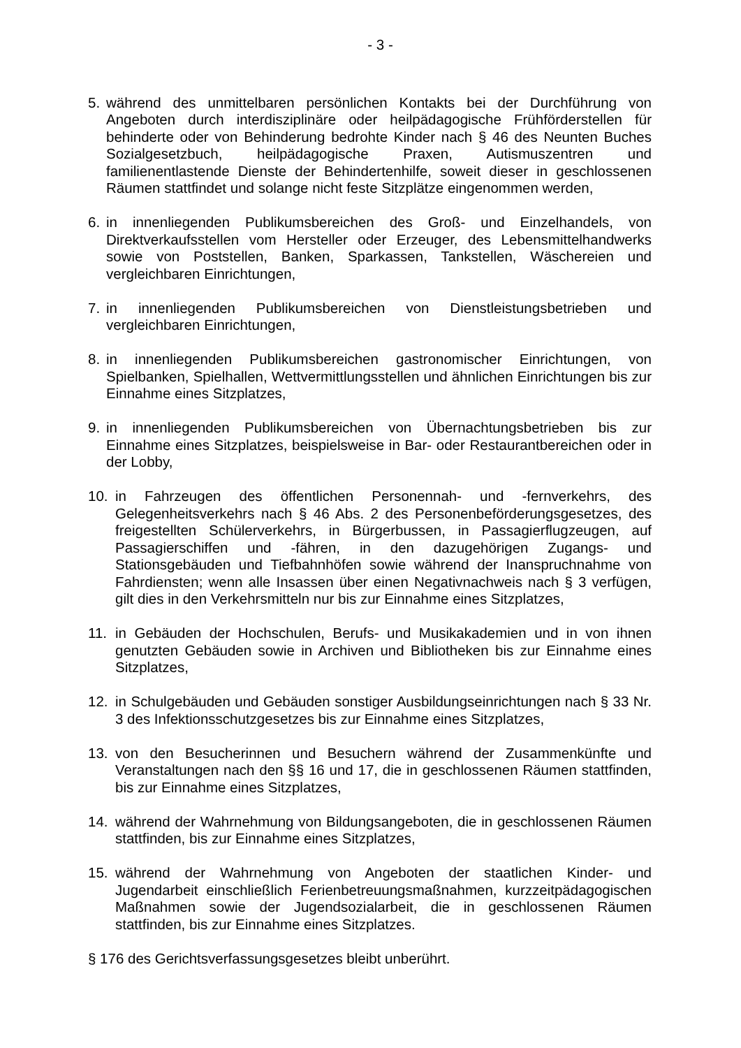- 3 -
5. während des unmittelbaren persönlichen Kontakts bei der Durchführung von Angeboten durch interdisziplinäre oder heilpädagogische Frühförderstellen für behinderte oder von Behinderung bedrohte Kinder nach § 46 des Neunten Buches Sozialgesetzbuch, heilpädagogische Praxen, Autismuszentren und familienentlastende Dienste der Behindertenhilfe, soweit dieser in geschlossenen Räumen stattfindet und solange nicht feste Sitzplätze eingenommen werden,
6. in innenliegenden Publikumsbereichen des Groß- und Einzelhandels, von Direktverkaufsstellen vom Hersteller oder Erzeuger, des Lebensmittelhandwerks sowie von Poststellen, Banken, Sparkassen, Tankstellen, Wäschereien und vergleichbaren Einrichtungen,
7. in innenliegenden Publikumsbereichen von Dienstleistungsbetrieben und vergleichbaren Einrichtungen,
8. in innenliegenden Publikumsbereichen gastronomischer Einrichtungen, von Spielbanken, Spielhallen, Wettvermittlungsstellen und ähnlichen Einrichtungen bis zur Einnahme eines Sitzplatzes,
9. in innenliegenden Publikumsbereichen von Übernachtungsbetrieben bis zur Einnahme eines Sitzplatzes, beispielsweise in Bar- oder Restaurantbereichen oder in der Lobby,
10. in Fahrzeugen des öffentlichen Personennah- und -fernverkehrs, des Gelegenheitsverkehrs nach § 46 Abs. 2 des Personenbeförderungsgesetzes, des freigestellten Schülerverkehrs, in Bürgerbussen, in Passagierflugzeugen, auf Passagierschiffen und -fähren, in den dazugehörigen Zugangs- und Stationsgebäuden und Tiefbahnhöfen sowie während der Inanspruchnahme von Fahrdiensten; wenn alle Insassen über einen Negativnachweis nach § 3 verfügen, gilt dies in den Verkehrsmitteln nur bis zur Einnahme eines Sitzplatzes,
11. in Gebäuden der Hochschulen, Berufs- und Musikakademien und in von ihnen genutzten Gebäuden sowie in Archiven und Bibliotheken bis zur Einnahme eines Sitzplatzes,
12. in Schulgebäuden und Gebäuden sonstiger Ausbildungseinrichtungen nach § 33 Nr. 3 des Infektionsschutzgesetzes bis zur Einnahme eines Sitzplatzes,
13. von den Besucherinnen und Besuchern während der Zusammenkünfte und Veranstaltungen nach den §§ 16 und 17, die in geschlossenen Räumen stattfinden, bis zur Einnahme eines Sitzplatzes,
14. während der Wahrnehmung von Bildungsangeboten, die in geschlossenen Räumen stattfinden, bis zur Einnahme eines Sitzplatzes,
15. während der Wahrnehmung von Angeboten der staatlichen Kinder- und Jugendarbeit einschließlich Ferienbetreuungsmaßnahmen, kurzzeitpädagogischen Maßnahmen sowie der Jugendsozialarbeit, die in geschlossenen Räumen stattfinden, bis zur Einnahme eines Sitzplatzes.
§ 176 des Gerichtsverfassungsgesetzes bleibt unberührt.